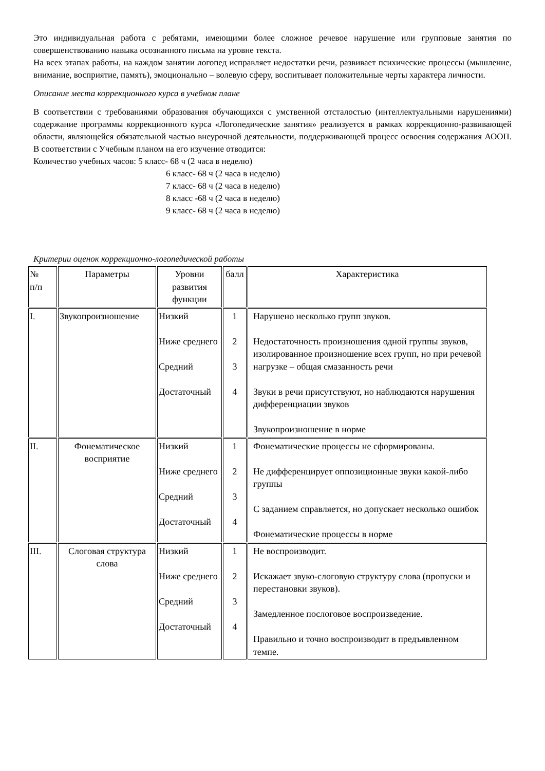Это индивидуальная работа с ребятами, имеющими более сложное речевое нарушение или групповые занятия по совершенствованию навыка осознанного письма на уровне текста.
На всех этапах работы, на каждом занятии логопед исправляет недостатки речи, развивает психические процессы (мышление, внимание, восприятие, память), эмоционально – волевую сферу, воспитывает положительные черты характера личности.
Описание места коррекционного курса в учебном плане
В соответствии с требованиями образования обучающихся с умственной отсталостью (интеллектуальными нарушениями) содержание программы коррекционного курса «Логопедические занятия» реализуется в рамках коррекционно-развивающей области, являющейся обязательной частью внеурочной деятельности, поддерживающей процесс освоения содержания АООП. В соответствии с Учебным планом на его изучение отводится:
Количество учебных часов: 5 класс- 68 ч (2 часа в неделю)
6 класс- 68 ч (2 часа в неделю)
7 класс- 68 ч (2 часа в неделю)
8 класс -68 ч (2 часа в неделю)
9 класс- 68 ч (2 часа в неделю)
Критерии оценок коррекционно-логопедической работы
| № п/п | Параметры | Уровни развития функции | балл | Характеристика |
| --- | --- | --- | --- | --- |
| I. | Звукопроизношение | Низкий Ниже среднего Средний Достаточный | 1 2 3 4 | Нарушено несколько групп звуков. Недостаточность произношения одной группы звуков, изолированное произношение всех групп, но при речевой нагрузке – общая смазанность речи Звуки в речи присутствуют, но наблюдаются нарушения дифференциации звуков Звукопроизношение в норме |
| II. | Фонематическое восприятие | Низкий Ниже среднего Средний Достаточный | 1 2 3 4 | Фонематические процессы не сформированы. Не дифференцирует оппозиционные звуки какой-либо группы С заданием справляется, но допускает несколько ошибок Фонематические процессы в норме |
| III. | Слоговая структура слова | Низкий Ниже среднего Средний Достаточный | 1 2 3 4 | Не воспроизводит. Искажает звуко-слоговую структуру слова (пропуски и перестановки звуков). Замедленное послоговое воспроизведение. Правильно и точно воспроизводит в предъявленном темпе. |